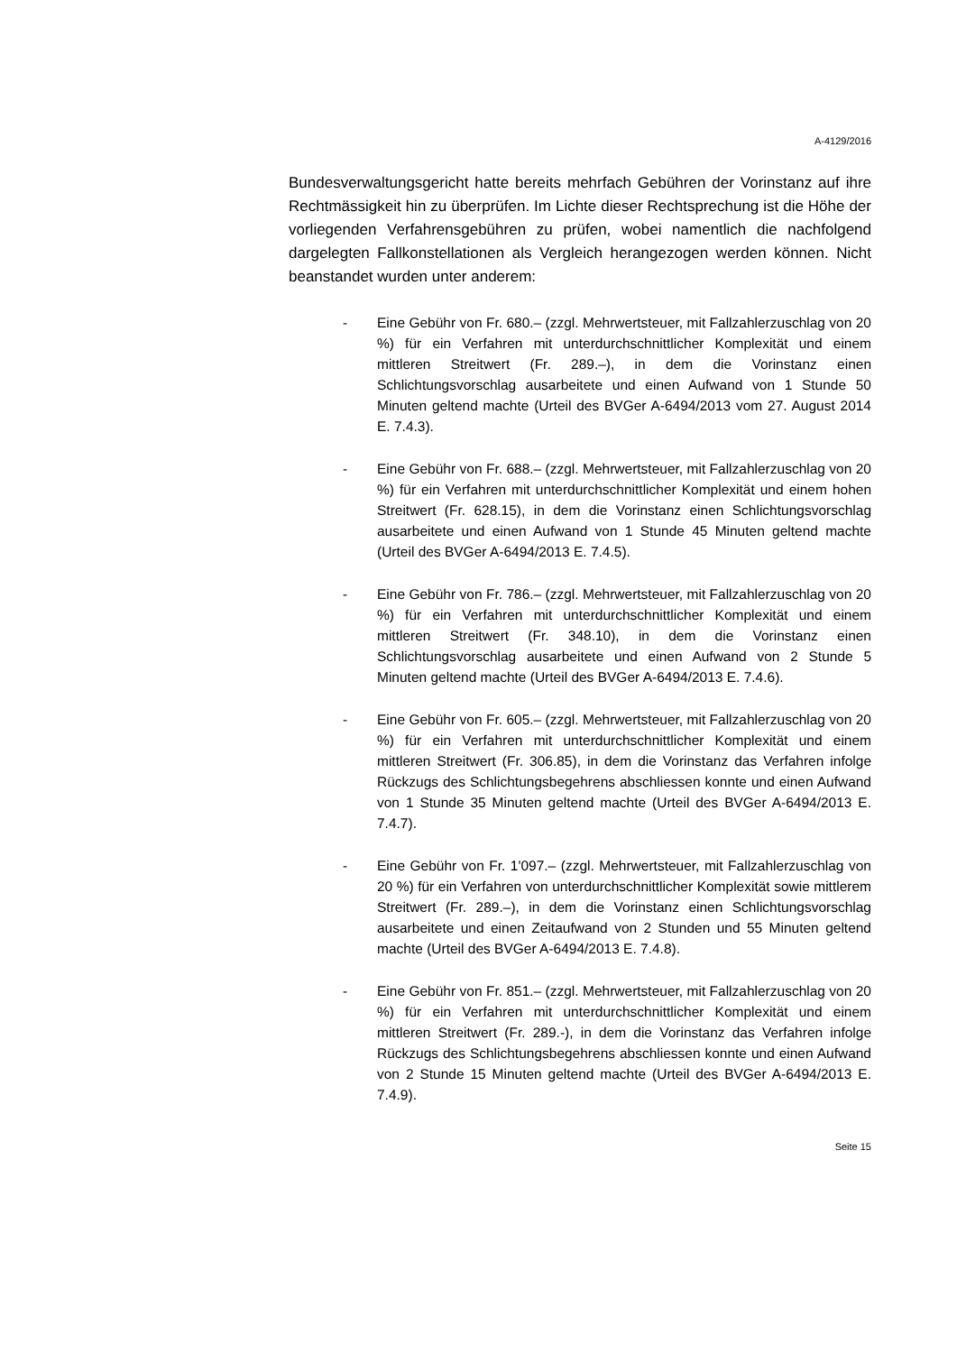A-4129/2016
Bundesverwaltungsgericht hatte bereits mehrfach Gebühren der Vor­instanz auf ihre Rechtmässigkeit hin zu überprüfen. Im Lichte dieser Recht­sprechung ist die Höhe der vorliegenden Verfahrensgebühren zu prüfen, wobei namentlich die nachfolgend dargelegten Fallkonstellationen als Ver­gleich herangezogen werden können. Nicht beanstandet wurden unter an­derem:
- Eine Gebühr von Fr. 680.– (zzgl. Mehrwertsteuer, mit Fallzahlerzu­schlag von 20 %) für ein Verfahren mit unterdurchschnittlicher Kom­plexität und einem mittleren Streitwert (Fr. 289.–), in dem die Vor­instanz einen Schlichtungsvorschlag ausarbeitete und einen Aufwand von 1 Stunde 50 Minuten geltend machte (Urteil des BVGer A-6494/2013 vom 27. August 2014 E. 7.4.3).
- Eine Gebühr von Fr. 688.– (zzgl. Mehrwertsteuer, mit Fallzahlerzu­schlag von 20 %) für ein Verfahren mit unterdurchschnittlicher Kom­plexität und einem hohen Streitwert (Fr. 628.15), in dem die Vor­instanz einen Schlichtungsvorschlag ausarbeitete und einen Aufwand von 1 Stunde 45 Minuten geltend machte (Urteil des BVGer A-6494/2013 E. 7.4.5).
- Eine Gebühr von Fr. 786.– (zzgl. Mehrwertsteuer, mit Fallzahlerzu­schlag von 20 %) für ein Verfahren mit unterdurchschnittlicher Kom­plexität und einem mittleren Streitwert (Fr. 348.10), in dem die Vor­instanz einen Schlichtungsvorschlag ausarbeitete und einen Aufwand von 2 Stunde 5 Minuten geltend machte (Urteil des BVGer A-6494/2013 E. 7.4.6).
- Eine Gebühr von Fr. 605.– (zzgl. Mehrwertsteuer, mit Fallzahlerzu­schlag von 20 %) für ein Verfahren mit unterdurchschnittlicher Kom­plexität und einem mittleren Streitwert (Fr. 306.85), in dem die Vor­instanz das Verfahren infolge Rückzugs des Schlichtungsbegehrens abschliessen konnte und einen Aufwand von 1 Stunde 35 Minuten gel­tend machte (Urteil des BVGer A-6494/2013 E. 7.4.7).
- Eine Gebühr von Fr. 1'097.– (zzgl. Mehrwertsteuer, mit Fallzahlerzu­schlag von 20 %) für ein Verfahren von unterdurchschnittlicher Kom­plexität sowie mittlerem Streitwert (Fr. 289.–), in dem die Vorinstanz einen Schlichtungsvorschlag ausarbeitete und einen Zeitaufwand von 2 Stunden und 55 Minuten geltend machte (Urteil des BVGer A-6494/2013 E. 7.4.8).
- Eine Gebühr von Fr. 851.– (zzgl. Mehrwertsteuer, mit Fallzahlerzu­schlag von 20 %) für ein Verfahren mit unterdurchschnittlicher Kom­plexität und einem mittleren Streitwert (Fr. 289.-), in dem die Vor­instanz das Verfahren infolge Rückzugs des Schlichtungsbegehrens abschliessen konnte und einen Aufwand von 2 Stunde 15 Minuten gel­tend machte (Urteil des BVGer A-6494/2013 E. 7.4.9).
Seite 15